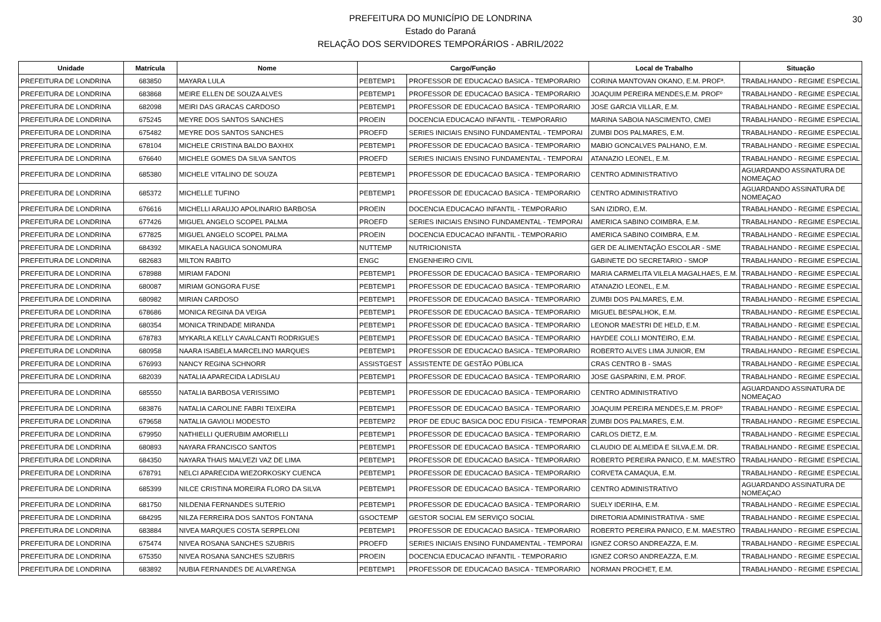PREFEITURA DO MUNICÍPIO DE LONDRINA
Estado do Paraná
RELAÇÃO DOS SERVIDORES TEMPORÁRIOS - ABRIL/2022
30
| Unidade | Matrícula | Nome | Cargo/Função | | Local de Trabalho | Situação |
| --- | --- | --- | --- | --- | --- | --- |
| PREFEITURA DE LONDRINA | 683850 | MAYARA LULA | PEBTEMP1 | PROFESSOR DE EDUCACAO BASICA - TEMPORARIO | CORINA MANTOVAN OKANO, E.M. PROFª. | TRABALHANDO - REGIME ESPECIAL |
| PREFEITURA DE LONDRINA | 683868 | MEIRE ELLEN DE SOUZA ALVES | PEBTEMP1 | PROFESSOR DE EDUCACAO BASICA - TEMPORARIO | JOAQUIM PEREIRA MENDES,E.M. PROFº | TRABALHANDO - REGIME ESPECIAL |
| PREFEITURA DE LONDRINA | 682098 | MEIRI DAS GRACAS CARDOSO | PEBTEMP1 | PROFESSOR DE EDUCACAO BASICA - TEMPORARIO | JOSE GARCIA VILLAR, E.M. | TRABALHANDO - REGIME ESPECIAL |
| PREFEITURA DE LONDRINA | 675245 | MEYRE DOS SANTOS SANCHES | PROEIN | DOCENCIA EDUCACAO INFANTIL - TEMPORARIO | MARINA SABOIA NASCIMENTO, CMEI | TRABALHANDO - REGIME ESPECIAL |
| PREFEITURA DE LONDRINA | 675482 | MEYRE DOS SANTOS SANCHES | PROEFD | SERIES INICIAIS ENSINO FUNDAMENTAL - TEMPORAI | ZUMBI DOS PALMARES, E.M. | TRABALHANDO - REGIME ESPECIAL |
| PREFEITURA DE LONDRINA | 678104 | MICHELE CRISTINA BALDO BAXHIX | PEBTEMP1 | PROFESSOR DE EDUCACAO BASICA - TEMPORARIO | MABIO GONCALVES PALHANO, E.M. | TRABALHANDO - REGIME ESPECIAL |
| PREFEITURA DE LONDRINA | 676640 | MICHELE GOMES DA SILVA SANTOS | PROEFD | SERIES INICIAIS ENSINO FUNDAMENTAL - TEMPORAI | ATANAZIO LEONEL, E.M. | TRABALHANDO - REGIME ESPECIAL |
| PREFEITURA DE LONDRINA | 685380 | MICHELE VITALINO DE SOUZA | PEBTEMP1 | PROFESSOR DE EDUCACAO BASICA - TEMPORARIO | CENTRO ADMINISTRATIVO | AGUARDANDO ASSINATURA DE NOMEAÇAO |
| PREFEITURA DE LONDRINA | 685372 | MICHELLE TUFINO | PEBTEMP1 | PROFESSOR DE EDUCACAO BASICA - TEMPORARIO | CENTRO ADMINISTRATIVO | AGUARDANDO ASSINATURA DE NOMEAÇAO |
| PREFEITURA DE LONDRINA | 676616 | MICHELLI ARAUJO APOLINARIO BARBOSA | PROEIN | DOCENCIA EDUCACAO INFANTIL - TEMPORARIO | SAN IZIDRO, E.M. | TRABALHANDO - REGIME ESPECIAL |
| PREFEITURA DE LONDRINA | 677426 | MIGUEL ANGELO SCOPEL PALMA | PROEFD | SERIES INICIAIS ENSINO FUNDAMENTAL - TEMPORAI | AMERICA SABINO COIMBRA, E.M. | TRABALHANDO - REGIME ESPECIAL |
| PREFEITURA DE LONDRINA | 677825 | MIGUEL ANGELO SCOPEL PALMA | PROEIN | DOCENCIA EDUCACAO INFANTIL - TEMPORARIO | AMERICA SABINO COIMBRA, E.M. | TRABALHANDO - REGIME ESPECIAL |
| PREFEITURA DE LONDRINA | 684392 | MIKAELA NAGUICA SONOMURA | NUTTEMP | NUTRICIONISTA | GER DE ALIMENTAÇÃO ESCOLAR - SME | TRABALHANDO - REGIME ESPECIAL |
| PREFEITURA DE LONDRINA | 682683 | MILTON RABITO | ENGC | ENGENHEIRO CIVIL | GABINETE DO SECRETARIO - SMOP | TRABALHANDO - REGIME ESPECIAL |
| PREFEITURA DE LONDRINA | 678988 | MIRIAM FADONI | PEBTEMP1 | PROFESSOR DE EDUCACAO BASICA - TEMPORARIO | MARIA CARMELITA VILELA MAGALHAES, E.M. | TRABALHANDO - REGIME ESPECIAL |
| PREFEITURA DE LONDRINA | 680087 | MIRIAM GONGORA FUSE | PEBTEMP1 | PROFESSOR DE EDUCACAO BASICA - TEMPORARIO | ATANAZIO LEONEL, E.M. | TRABALHANDO - REGIME ESPECIAL |
| PREFEITURA DE LONDRINA | 680982 | MIRIAN CARDOSO | PEBTEMP1 | PROFESSOR DE EDUCACAO BASICA - TEMPORARIO | ZUMBI DOS PALMARES, E.M. | TRABALHANDO - REGIME ESPECIAL |
| PREFEITURA DE LONDRINA | 678686 | MONICA REGINA DA VEIGA | PEBTEMP1 | PROFESSOR DE EDUCACAO BASICA - TEMPORARIO | MIGUEL BESPALHOK, E.M. | TRABALHANDO - REGIME ESPECIAL |
| PREFEITURA DE LONDRINA | 680354 | MONICA TRINDADE MIRANDA | PEBTEMP1 | PROFESSOR DE EDUCACAO BASICA - TEMPORARIO | LEONOR MAESTRI DE HELD, E.M. | TRABALHANDO - REGIME ESPECIAL |
| PREFEITURA DE LONDRINA | 678783 | MYKARLA KELLY CAVALCANTI RODRIGUES | PEBTEMP1 | PROFESSOR DE EDUCACAO BASICA - TEMPORARIO | HAYDEE COLLI MONTEIRO, E.M. | TRABALHANDO - REGIME ESPECIAL |
| PREFEITURA DE LONDRINA | 680958 | NAARA ISABELA MARCELINO MARQUES | PEBTEMP1 | PROFESSOR DE EDUCACAO BASICA - TEMPORARIO | ROBERTO ALVES LIMA JUNIOR, EM | TRABALHANDO - REGIME ESPECIAL |
| PREFEITURA DE LONDRINA | 676993 | NANCY REGINA SCHNORR | ASSISTGEST | ASSISTENTE DE GESTÃO PÚBLICA | CRAS CENTRO B - SMAS | TRABALHANDO - REGIME ESPECIAL |
| PREFEITURA DE LONDRINA | 682039 | NATALIA APARECIDA LADISLAU | PEBTEMP1 | PROFESSOR DE EDUCACAO BASICA - TEMPORARIO | JOSE GASPARINI, E.M. PROF. | TRABALHANDO - REGIME ESPECIAL |
| PREFEITURA DE LONDRINA | 685550 | NATALIA BARBOSA VERISSIMO | PEBTEMP1 | PROFESSOR DE EDUCACAO BASICA - TEMPORARIO | CENTRO ADMINISTRATIVO | AGUARDANDO ASSINATURA DE NOMEAÇAO |
| PREFEITURA DE LONDRINA | 683876 | NATALIA CAROLINE FABRI TEIXEIRA | PEBTEMP1 | PROFESSOR DE EDUCACAO BASICA - TEMPORARIO | JOAQUIM PEREIRA MENDES,E.M. PROFº | TRABALHANDO - REGIME ESPECIAL |
| PREFEITURA DE LONDRINA | 679658 | NATALIA GAVIOLI MODESTO | PEBTEMP2 | PROF DE EDUC BASICA DOC EDU FISICA - TEMPORAR | ZUMBI DOS PALMARES, E.M. | TRABALHANDO - REGIME ESPECIAL |
| PREFEITURA DE LONDRINA | 679950 | NATHIELLI QUERUBIM AMORIELLI | PEBTEMP1 | PROFESSOR DE EDUCACAO BASICA - TEMPORARIO | CARLOS DIETZ, E.M. | TRABALHANDO - REGIME ESPECIAL |
| PREFEITURA DE LONDRINA | 680893 | NAYARA FRANCISCO SANTOS | PEBTEMP1 | PROFESSOR DE EDUCACAO BASICA - TEMPORARIO | CLAUDIO DE ALMEIDA E SILVA,E.M. DR. | TRABALHANDO - REGIME ESPECIAL |
| PREFEITURA DE LONDRINA | 684350 | NAYARA THAIS MALVEZI VAZ DE LIMA | PEBTEMP1 | PROFESSOR DE EDUCACAO BASICA - TEMPORARIO | ROBERTO PEREIRA PANICO, E.M. MAESTRO | TRABALHANDO - REGIME ESPECIAL |
| PREFEITURA DE LONDRINA | 678791 | NELCI APARECIDA WIEZORKOSKY CUENCA | PEBTEMP1 | PROFESSOR DE EDUCACAO BASICA - TEMPORARIO | CORVETA CAMAQUA, E.M. | TRABALHANDO - REGIME ESPECIAL |
| PREFEITURA DE LONDRINA | 685399 | NILCE CRISTINA MOREIRA FLORO DA SILVA | PEBTEMP1 | PROFESSOR DE EDUCACAO BASICA - TEMPORARIO | CENTRO ADMINISTRATIVO | AGUARDANDO ASSINATURA DE NOMEAÇAO |
| PREFEITURA DE LONDRINA | 681750 | NILDENIA FERNANDES SUTERIO | PEBTEMP1 | PROFESSOR DE EDUCACAO BASICA - TEMPORARIO | SUELY IDERIHA, E.M. | TRABALHANDO - REGIME ESPECIAL |
| PREFEITURA DE LONDRINA | 684295 | NILZA FERREIRA DOS SANTOS FONTANA | GSOCTEMP | GESTOR SOCIAL EM SERVIÇO SOCIAL | DIRETORIA ADMINISTRATIVA - SME | TRABALHANDO - REGIME ESPECIAL |
| PREFEITURA DE LONDRINA | 683884 | NIVEA MARQUES COSTA SERPELONI | PEBTEMP1 | PROFESSOR DE EDUCACAO BASICA - TEMPORARIO | ROBERTO PEREIRA PANICO, E.M. MAESTRO | TRABALHANDO - REGIME ESPECIAL |
| PREFEITURA DE LONDRINA | 675474 | NIVEA ROSANA SANCHES SZUBRIS | PROEFD | SERIES INICIAIS ENSINO FUNDAMENTAL - TEMPORAI | IGNEZ CORSO ANDREAZZA, E.M. | TRABALHANDO - REGIME ESPECIAL |
| PREFEITURA DE LONDRINA | 675350 | NIVEA ROSANA SANCHES SZUBRIS | PROEIN | DOCENCIA EDUCACAO INFANTIL - TEMPORARIO | IGNEZ CORSO ANDREAZZA, E.M. | TRABALHANDO - REGIME ESPECIAL |
| PREFEITURA DE LONDRINA | 683892 | NUBIA FERNANDES DE ALVARENGA | PEBTEMP1 | PROFESSOR DE EDUCACAO BASICA - TEMPORARIO | NORMAN PROCHET, E.M. | TRABALHANDO - REGIME ESPECIAL |